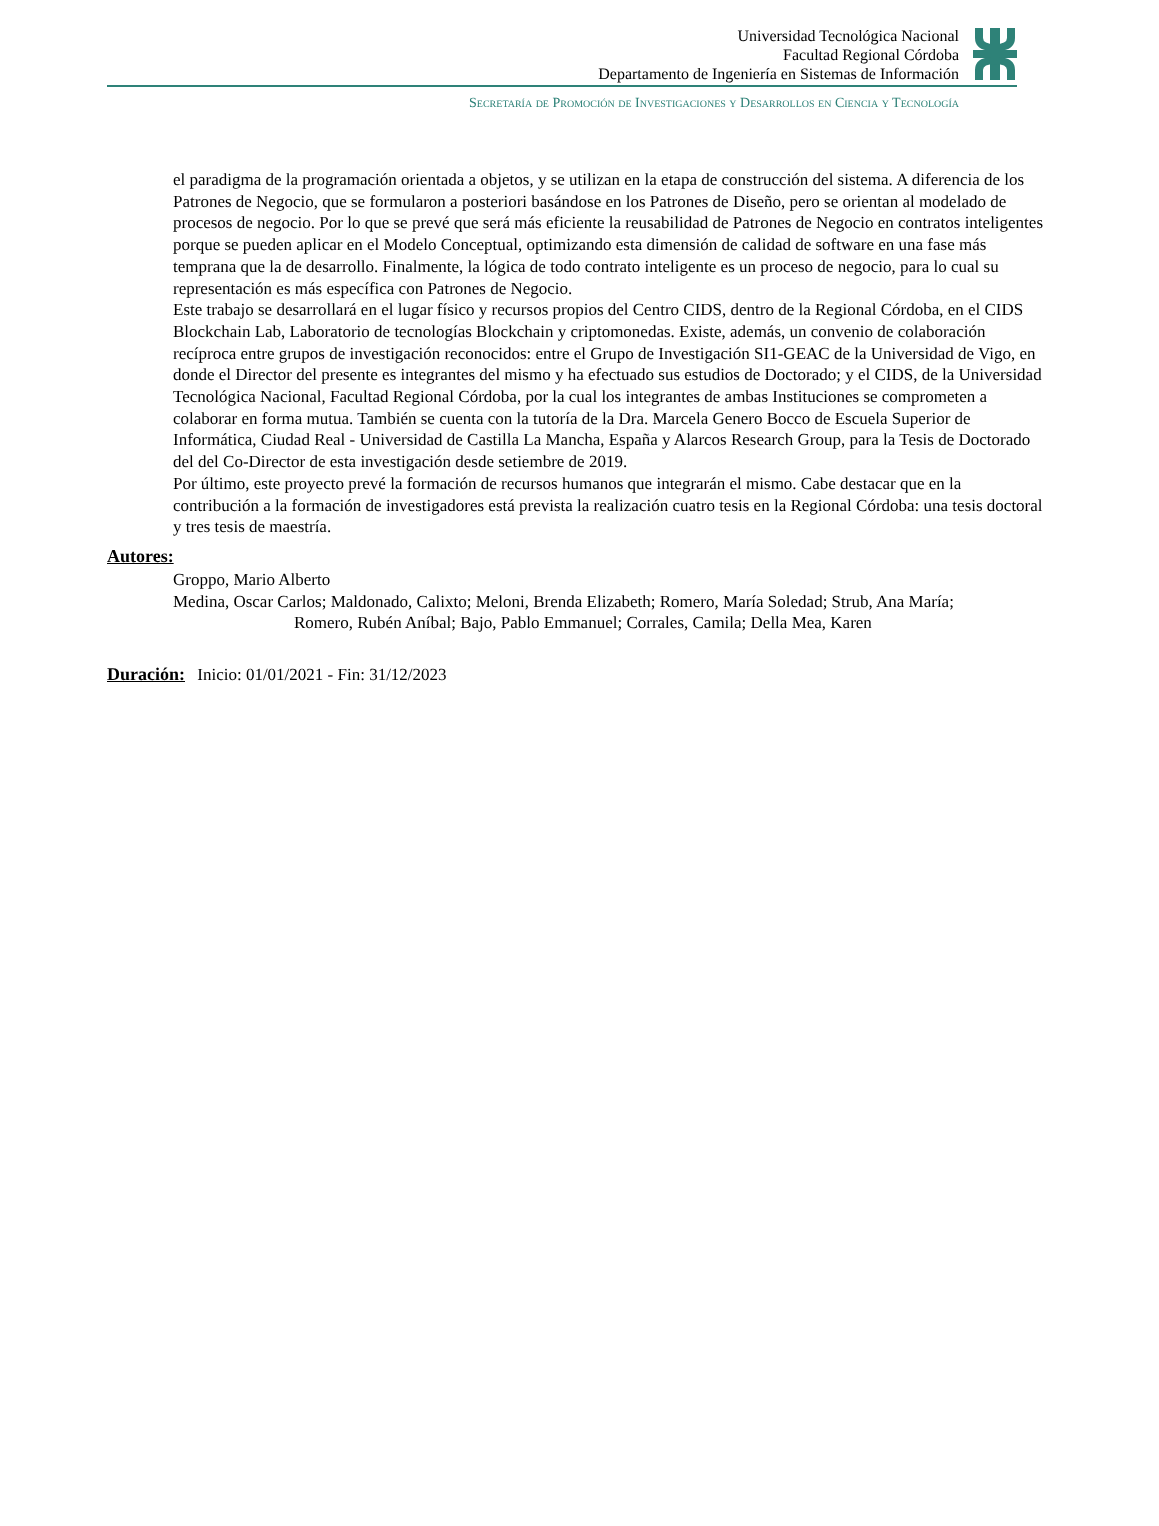Universidad Tecnológica Nacional
Facultad Regional Córdoba
Departamento de Ingeniería en Sistemas de Información
Secretaría de Promoción de Investigaciones y Desarrollos en Ciencia y Tecnología
el paradigma de la programación orientada a objetos, y se utilizan en la etapa de construcción del sistema. A diferencia de los Patrones de Negocio, que se formularon a posteriori basándose en los Patrones de Diseño, pero se orientan al modelado de procesos de negocio. Por lo que se prevé que será más eficiente la reusabilidad de Patrones de Negocio en contratos inteligentes porque se pueden aplicar en el Modelo Conceptual, optimizando esta dimensión de calidad de software en una fase más temprana que la de desarrollo. Finalmente, la lógica de todo contrato inteligente es un proceso de negocio, para lo cual su representación es más específica con Patrones de Negocio.
Este trabajo se desarrollará en el lugar físico y recursos propios del Centro CIDS, dentro de la Regional Córdoba, en el CIDS Blockchain Lab, Laboratorio de tecnologías Blockchain y criptomonedas. Existe, además, un convenio de colaboración recíproca entre grupos de investigación reconocidos: entre el Grupo de Investigación SI1-GEAC de la Universidad de Vigo, en donde el Director del presente es integrantes del mismo y ha efectuado sus estudios de Doctorado; y el CIDS, de la Universidad Tecnológica Nacional, Facultad Regional Córdoba, por la cual los integrantes de ambas Instituciones se comprometen a colaborar en forma mutua. También se cuenta con la tutoría de la Dra. Marcela Genero Bocco de Escuela Superior de Informática, Ciudad Real - Universidad de Castilla La Mancha, España y Alarcos Research Group, para la Tesis de Doctorado del del Co-Director de esta investigación desde setiembre de 2019.
Por último, este proyecto prevé la formación de recursos humanos que integrarán el mismo. Cabe destacar que en la contribución a la formación de investigadores está prevista la realización cuatro tesis en la Regional Córdoba: una tesis doctoral y tres tesis de maestría.
Autores:
Groppo, Mario Alberto
Medina, Oscar Carlos; Maldonado, Calixto; Meloni, Brenda Elizabeth; Romero, María Soledad; Strub, Ana María;
Romero, Rubén Aníbal; Bajo, Pablo Emmanuel; Corrales, Camila; Della Mea, Karen
Duración: Inicio: 01/01/2021 - Fin: 31/12/2023